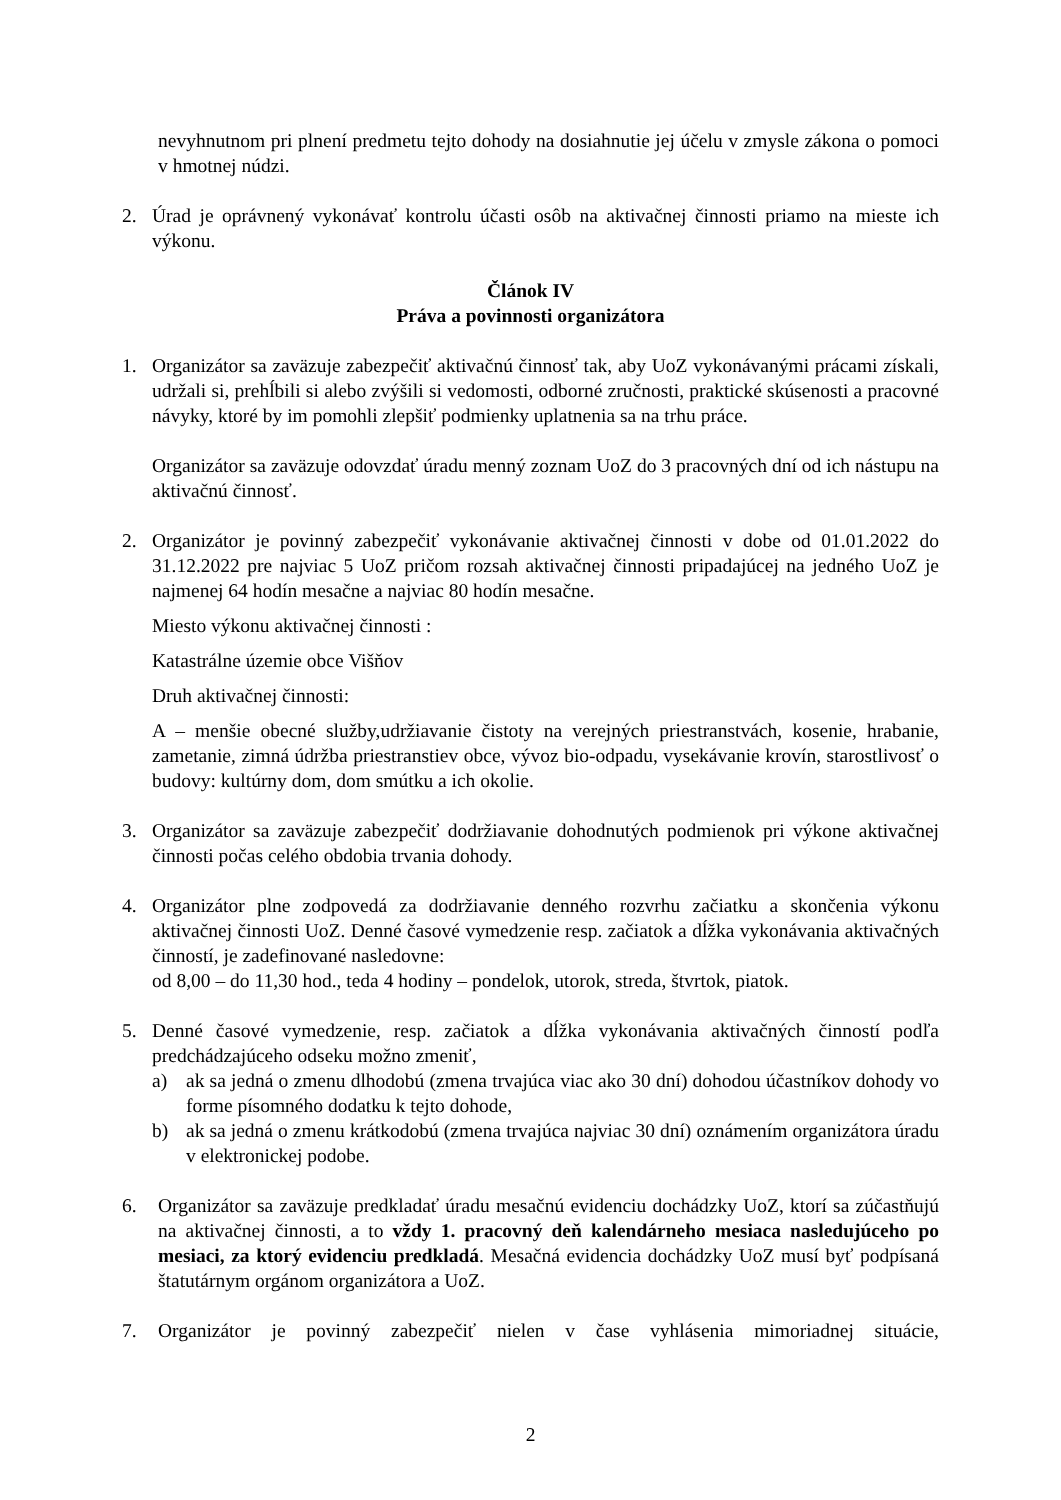nevyhnutnom pri plnení predmetu tejto dohody na dosiahnutie jej účelu v zmysle zákona o pomoci v hmotnej núdzi.
2. Úrad je oprávnený vykonávať kontrolu účasti osôb na aktivačnej činnosti priamo na mieste ich výkonu.
Článok IV
Práva a povinnosti organizátora
1. Organizátor sa zaväzuje zabezpečiť aktivačnú činnosť tak, aby UoZ vykonávanými prácami získali, udržali si, prehĺbili si alebo zvýšili si vedomosti, odborné zručnosti, praktické skúsenosti a pracovné návyky, ktoré by im pomohli zlepšiť podmienky uplatnenia sa na trhu práce.
Organizátor sa zaväzuje odovzdať úradu menný zoznam UoZ do 3 pracovných dní od ich nástupu na aktivačnú činnosť.
2. Organizátor je povinný zabezpečiť vykonávanie aktivačnej činnosti v dobe od 01.01.2022 do 31.12.2022 pre najviac 5 UoZ pričom rozsah aktivačnej činnosti pripadajúcej na jedného UoZ je najmenej 64 hodín mesačne a najviac 80 hodín mesačne.
Miesto výkonu aktivačnej činnosti :
Katastrálne územie obce Višňov
Druh aktivačnej činnosti:
A – menšie obecné služby,udržiavanie čistoty na verejných priestranstvách, kosenie, hrabanie, zametanie, zimná údržba priestranstiev obce, vývoz bio-odpadu, vysekávanie krovín, starostlivosť o budovy: kultúrny dom, dom smútku a ich okolie.
3. Organizátor sa zaväzuje zabezpečiť dodržiavanie dohodnutých podmienok pri výkone aktivačnej činnosti počas celého obdobia trvania dohody.
4. Organizátor plne zodpovedá za dodržiavanie denného rozvrhu začiatku a skončenia výkonu aktivačnej činnosti UoZ. Denné časové vymedzenie resp. začiatok a dĺžka vykonávania aktivačných činností, je zadefinované nasledovne:
od 8,00 – do 11,30 hod., teda 4 hodiny – pondelok, utorok, streda, štvrtok, piatok.
5. Denné časové vymedzenie, resp. začiatok a dĺžka vykonávania aktivačných činností podľa predchádzajúceho odseku možno zmeniť,
a) ak sa jedná o zmenu dlhodobú (zmena trvajúca viac ako 30 dní) dohodou účastníkov dohody vo forme písomného dodatku k tejto dohode,
b) ak sa jedná o zmenu krátkodobú (zmena trvajúca najviac 30 dní) oznámením organizátora úradu v elektronickej podobe.
6. Organizátor sa zaväzuje predkladať úradu mesačnú evidenciu dochádzky UoZ, ktorí sa zúčastňujú na aktivačnej činnosti, a to vždy 1. pracovný deň kalendárneho mesiaca nasledujúceho po mesiaci, za ktorý evidenciu predkladá. Mesačná evidencia dochádzky UoZ musí byť podpísaná štatutárnym orgánom organizátora a UoZ.
7. Organizátor je povinný zabezpečiť nielen v čase vyhlásenia mimoriadnej situácie,
2